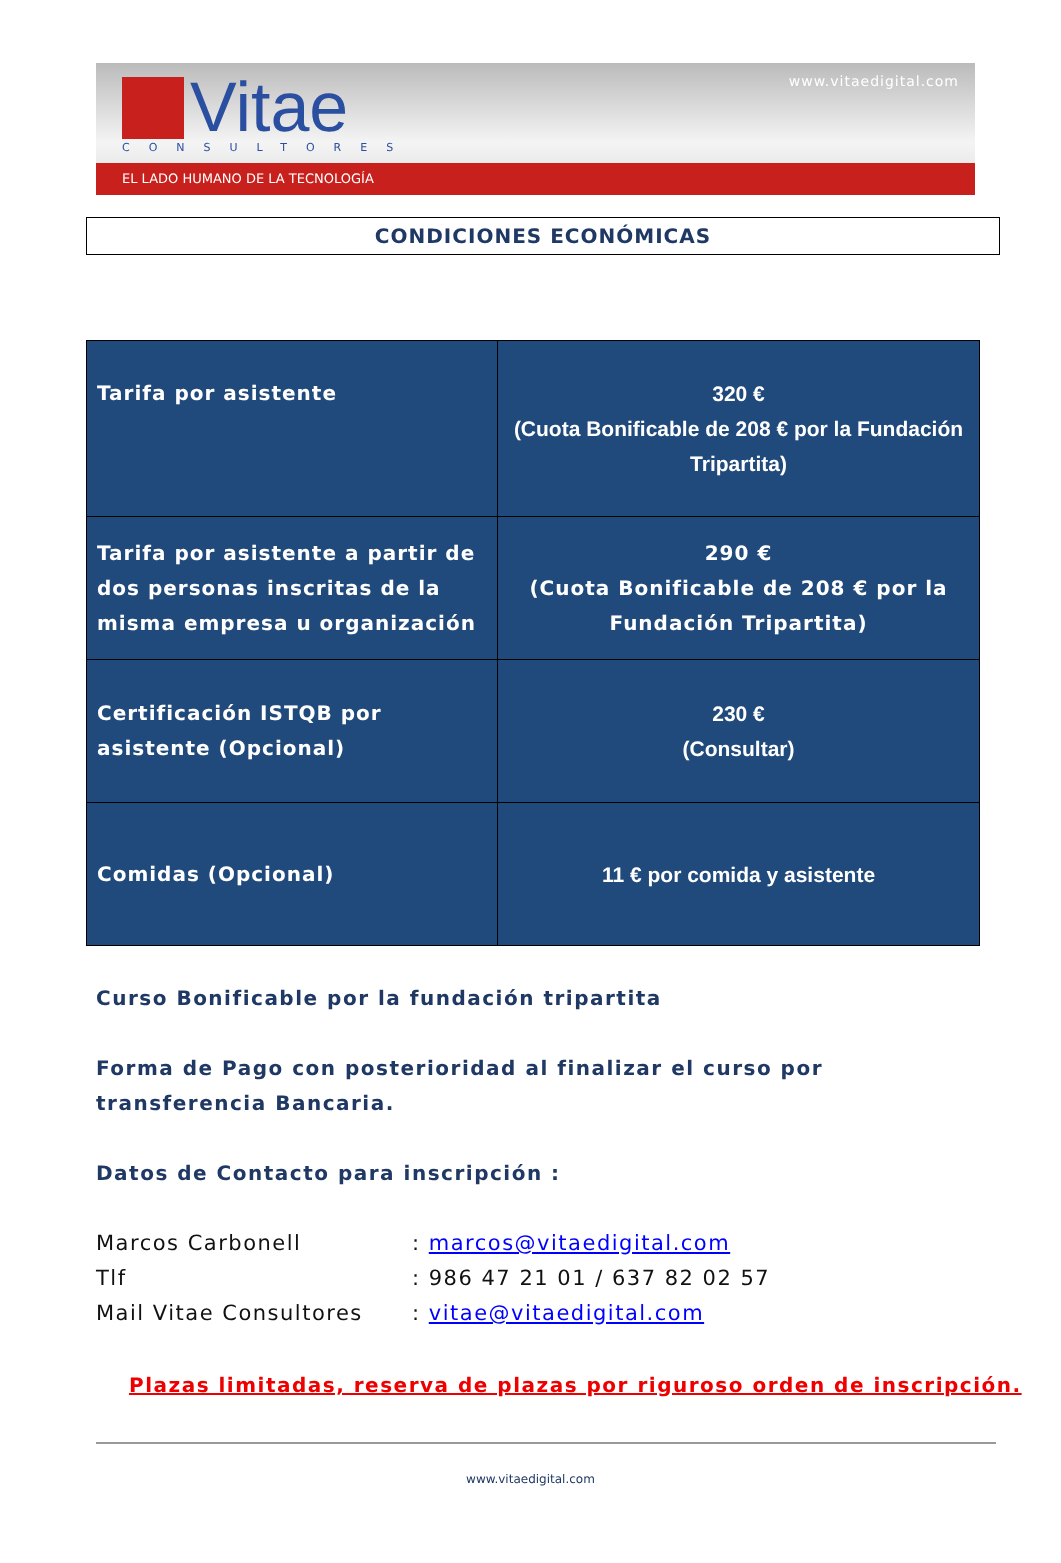Vitae
www.vitaedigital.com
CONSULTORES
EL LADO HUMANO DE LA TECNOLOGÍA
CONDICIONES ECONÓMICAS
| Tarifa por asistente | 320 € (Cuota Bonificable de 208 € por la Fundación Tripartita) |
| Tarifa por asistente a partir de dos personas inscritas de la misma empresa u organización | 290 € (Cuota Bonificable de 208 € por la Fundación Tripartita) |
| Certificación ISTQB por asistente (Opcional) | 230 € (Consultar) |
| Comidas (Opcional) | 11 € por comida y asistente |
Curso Bonificable por la fundación tripartita
Forma de Pago con posterioridad al finalizar el curso por transferencia Bancaria.
Datos de Contacto para inscripción :
Marcos Carbonell : marcos@vitaedigital.com
Tlf : 986 47 21 01 / 637 82 02 57
Mail Vitae Consultores : vitae@vitaedigital.com
Plazas limitadas, reserva de plazas por riguroso orden de inscripción.
www.vitaedigital.com